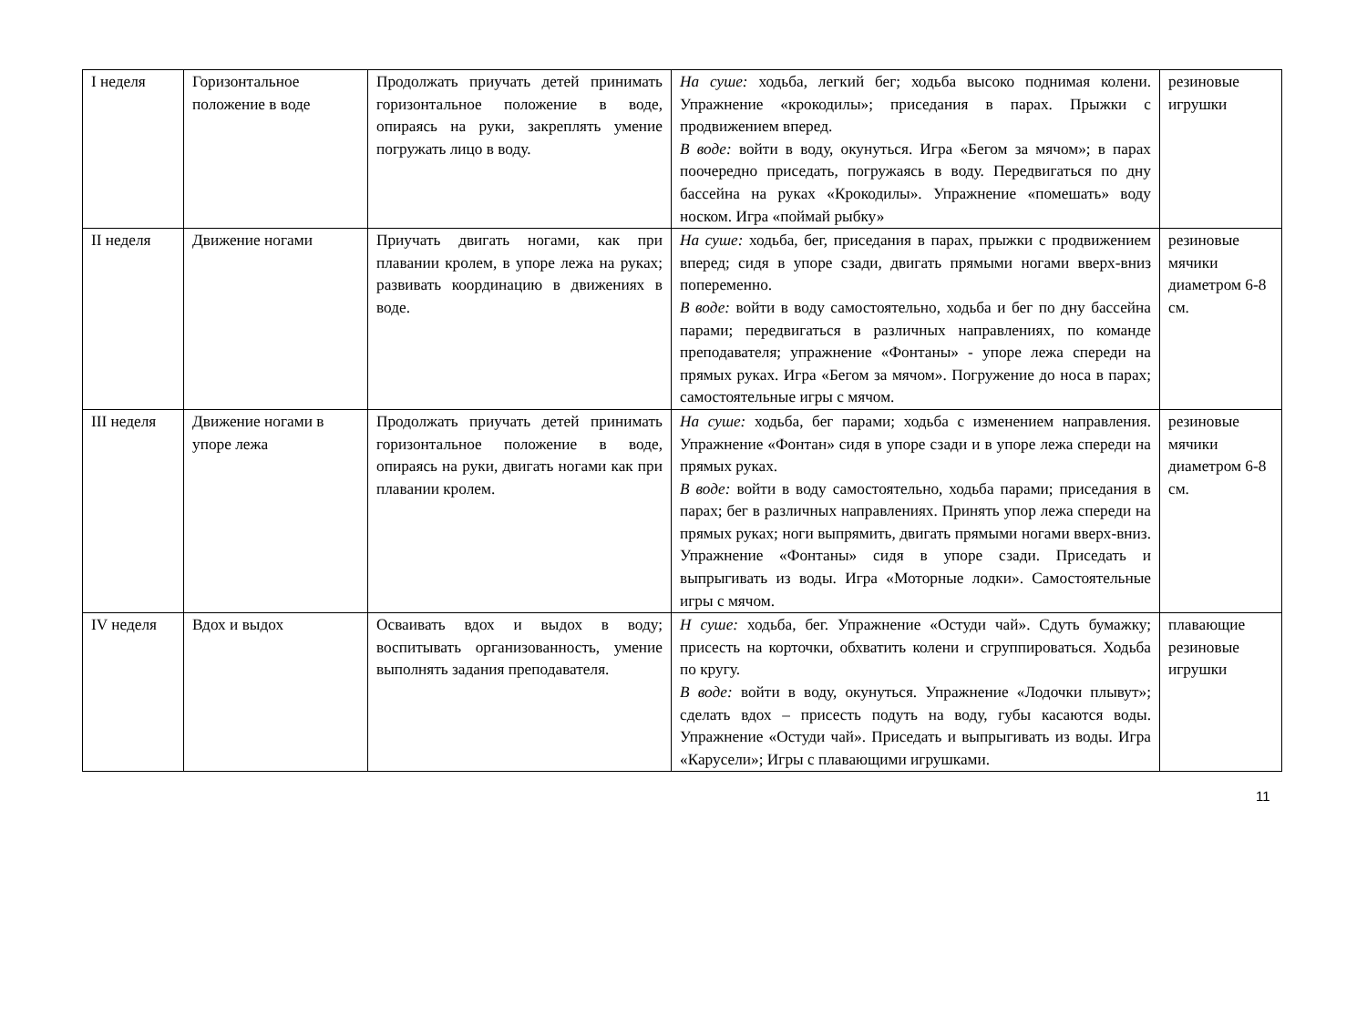| I неделя | Горизонтальное положение в воде | Продолжать приучать детей принимать горизонтальное положение в воде, опираясь на руки, закреплять умение погружать лицо в воду. | На суше: ходьба, легкий бег; ходьба высоко поднимая колени. Упражнение «крокодилы»; приседания в парах. Прыжки с продвижением вперед. В воде: войти в воду, окунуться. Игра «Бегом за мячом»; в парах поочередно приседать, погружаясь в воду. Передвигаться по дну бассейна на руках «Крокодилы». Упражнение «помешать» воду носком. Игра «поймай рыбку» | резиновые игрушки |
| II неделя | Движение ногами | Приучать двигать ногами, как при плавании кролем, в упоре лежа на руках; развивать координацию в движениях в воде. | На суше: ходьба, бег, приседания в парах, прыжки с продвижением вперед; сидя в упоре сзади, двигать прямыми ногами вверх-вниз попеременно. В воде: войти в воду самостоятельно, ходьба и бег по дну бассейна парами; передвигаться в различных направлениях, по команде преподавателя; упражнение «Фонтаны» - упоре лежа спереди на прямых руках. Игра «Бегом за мячом». Погружение до носа в парах; самостоятельные игры с мячом. | резиновые мячики диаметром 6-8 см. |
| III неделя | Движение ногами в упоре лежа | Продолжать приучать детей принимать горизонтальное положение в воде, опираясь на руки, двигать ногами как при плавании кролем. | На суше: ходьба, бег парами; ходьба с изменением направления. Упражнение «Фонтан» сидя в упоре сзади и в упоре лежа спереди на прямых руках. В воде: войти в воду самостоятельно, ходьба парами; приседания в парах; бег в различных направлениях. Принять упор лежа спереди на прямых руках; ноги выпрямить, двигать прямыми ногами вверх-вниз. Упражнение «Фонтаны» сидя в упоре сзади. Приседать и выпрыгивать из воды. Игра «Моторные лодки». Самостоятельные игры с мячом. | резиновые мячики диаметром 6-8 см. |
| IV неделя | Вдох и выдох | Осваивать вдох и выдох в воду; воспитывать организованность, умение выполнять задания преподавателя. | Н суше: ходьба, бег. Упражнение «Остуди чай». Сдуть бумажку; присесть на корточки, обхватить колени и сгруппироваться. Ходьба по кругу. В воде: войти в воду, окунуться. Упражнение «Лодочки плывут»; сделать вдох – присесть подуть на воду, губы касаются воды. Упражнение «Остуди чай». Приседать и выпрыгивать из воды. Игра «Карусели»; Игры с плавающими игрушками. | плавающие резиновые игрушки |
11